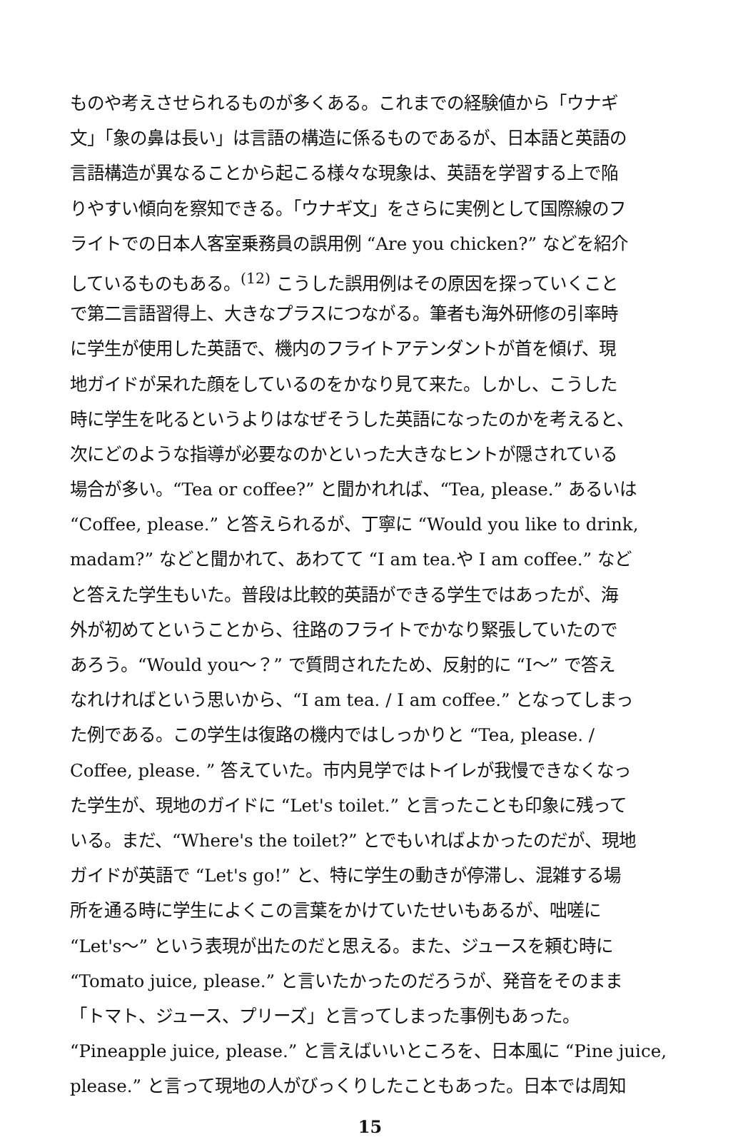ものや考えさせられるものが多くある。これまでの経験値から「ウナギ
文」「象の鼻は長い」は言語の構造に係るものであるが、日本語と英語の
言語構造が異なることから起こる様々な現象は、英語を学習する上で陥
りやすい傾向を察知できる。「ウナギ文」をさらに実例として国際線のフ
ライトでの日本人客室乗務員の誤用例 “Are you chicken?” などを紹介
しているものもある。<sup>(12)</sup> こうした誤用例はその原因を探っていくこと
で第二言語習得上、大きなプラスにつながる。筆者も海外研修の引率時
に学生が使用した英語で、機内のフライトアテンダントが首を傾げ、現
地ガイドが呆れた顔をしているのをかなり見て来た。しかし、こうした
時に学生を叱るというよりはなぜそうした英語になったのかを考えると、
次にどのような指導が必要なのかといった大きなヒントが隠されている
場合が多い。“Tea or coffee?” と聞かれれば、“Tea, please.” あるいは
“Coffee, please.” と答えられるが、丁寧に “Would you like to drink,
madam?” などと聞かれて、あわてて “I am tea.や I am coffee.” など
と答えた学生もいた。普段は比較的英語ができる学生ではあったが、海
外が初めてということから、往路のフライトでかなり緊張していたので
あろう。“Would you～？” で質問されたため、反射的に “I～” で答え
なれければという思いから、“I am tea. / I am coffee.” となってしまっ
た例である。この学生は復路の機内ではしっかりと “Tea, please. /
Coffee, please. ” 答えていた。市内見学ではトイレが我慢できなくなっ
た学生が、現地のガイドに “Let's toilet.” と言ったことも印象に残って
いる。まだ、“Where's the toilet?” とでもいればよかったのだが、現地
ガイドが英語で “Let's go!” と、特に学生の動きが停滞し、混雑する場
所を通る時に学生によくこの言葉をかけていたせいもあるが、咄嗟に
“Let's～” という表現が出たのだと思える。また、ジュースを頼む時に
“Tomato juice, please.” と言いたかったのだろうが、発音をそのまま
「トマト、ジュース、プリーズ」と言ってしまった事例もあった。
“Pineapple juice, please.” と言えばいいところを、日本風に “Pine juice,
please.” と言って現地の人がびっくりしたこともあった。日本では周知
15